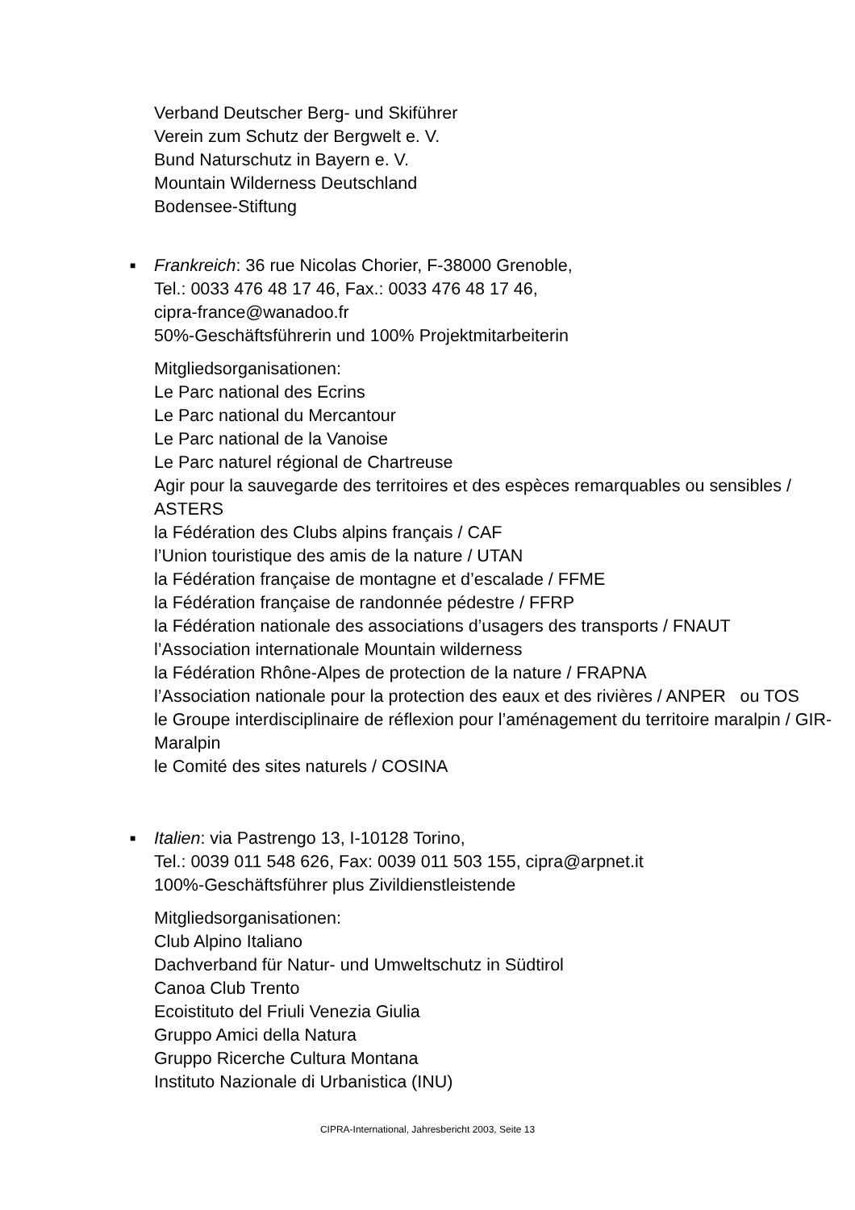Verband Deutscher Berg- und Skiführer
Verein zum Schutz der Bergwelt e. V.
Bund Naturschutz in Bayern e. V.
Mountain Wilderness Deutschland
Bodensee-Stiftung
■
Frankreich: 36 rue Nicolas Chorier, F-38000 Grenoble,
Tel.: 0033 476 48 17 46, Fax.: 0033 476 48 17 46,
cipra-france@wanadoo.fr
50%-Geschäftsführerin und 100% Projektmitarbeiterin
Mitgliedsorganisationen:
Le Parc national des Ecrins
Le Parc national du Mercantour
Le Parc national de la Vanoise
Le Parc naturel régional de Chartreuse
Agir pour la sauvegarde des territoires et des espèces remarquables ou sensibles / ASTERS
la Fédération des Clubs alpins français / CAF
l’Union touristique des amis de la nature / UTAN
la Fédération française de montagne et d’escalade / FFME
la Fédération française de randonnée pédestre / FFRP
la Fédération nationale des associations d’usagers des transports / FNAUT
l’Association internationale Mountain wilderness
la Fédération Rhône-Alpes de protection de la nature / FRAPNA
l’Association nationale pour la protection des eaux et des rivières / ANPER ou TOS
le Groupe interdisciplinaire de réflexion pour l’aménagement du territoire maralpin / GIR-Maralpin
le Comité des sites naturels / COSINA
■
Italien: via Pastrengo 13, I-10128 Torino,
Tel.: 0039 011 548 626, Fax: 0039 011 503 155, cipra@arpnet.it
100%-Geschäftsführer plus Zivildienstleistende
Mitgliedsorganisationen:
Club Alpino Italiano
Dachverband für Natur- und Umweltschutz in Südtirol
Canoa Club Trento
Ecoistituto del Friuli Venezia Giulia
Gruppo Amici della Natura
Gruppo Ricerche Cultura Montana
Instituto Nazionale di Urbanistica (INU)
CIPRA-International, Jahresbericht 2003, Seite 13